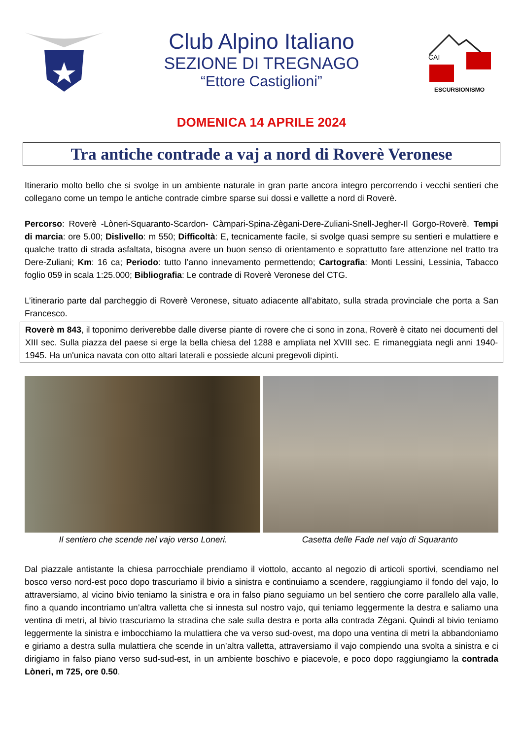Club Alpino Italiano
SEZIONE DI TREGNAGO
“Ettore Castiglioni”
CAI
ESCURSIONISMO
DOMENICA 14 APRILE 2024
Tra antiche contrade a vaj a nord di Roverè Veronese
Itinerario molto bello che si svolge in un ambiente naturale in gran parte ancora integro percorrendo i vecchi sentieri che collegano come un tempo le antiche contrade cimbre sparse sui dossi e vallette a nord di Roverè.
Percorso: Roverè -Lòneri-Squaranto-Scardon- Càmpari-Spina-Zègani-Dere-Zuliani-Snell-Jegher-Il Gorgo-Roverè. Tempi di marcia: ore 5.00; Dislivello: m 550; Difficoltà: E, tecnicamente facile, si svolge quasi sempre su sentieri e mulattiere e qualche tratto di strada asfaltata, bisogna avere un buon senso di orientamento e soprattutto fare attenzione nel tratto tra Dere-Zuliani; Km: 16 ca; Periodo: tutto l’anno innevamento permettendo; Cartografia: Monti Lessini, Lessinia, Tabacco foglio 059 in scala 1:25.000; Bibliografia: Le contrade di Roverè Veronese del CTG.
L’itinerario parte dal parcheggio di Roverè Veronese, situato adiacente all’abitato, sulla strada provinciale che porta a San Francesco.
Roverè m 843, il toponimo deriverebbe dalle diverse piante di rovere che ci sono in zona, Roverè è citato nei documenti del XIII sec. Sulla piazza del paese si erge la bella chiesa del 1288 e ampliata nel XVIII sec. E rimaneggiata negli anni 1940-1945. Ha un'unica navata con otto altari laterali e possiede alcuni pregevoli dipinti.
Il sentiero che scende nel vajo verso Loneri.
Casetta delle Fade nel vajo di Squaranto
Dal piazzale antistante la chiesa parrocchiale prendiamo il viottolo, accanto al negozio di articoli sportivi, scendiamo nel bosco verso nord-est poco dopo trascuriamo il bivio a sinistra e continuiamo a scendere, raggiungiamo il fondo del vajo, lo attraversiamo, al vicino bivio teniamo la sinistra e ora in falso piano seguiamo un bel sentiero che corre parallelo alla valle, fino a quando incontriamo un’altra valletta che si innesta sul nostro vajo, qui teniamo leggermente la destra e saliamo una ventina di metri, al bivio trascuriamo la stradina che sale sulla destra e porta alla contrada Zègani. Quindi al bivio teniamo leggermente la sinistra e imbocchiamo la mulattiera che va verso sud-ovest, ma dopo una ventina di metri la abbandoniamo e giriamo a destra sulla mulattiera che scende in un’altra valletta, attraversiamo il vajo compiendo una svolta a sinistra e ci dirigiamo in falso piano verso sud-sud-est, in un ambiente boschivo e piacevole, e poco dopo raggiungiamo la contrada Lòneri, m 725, ore 0.50.